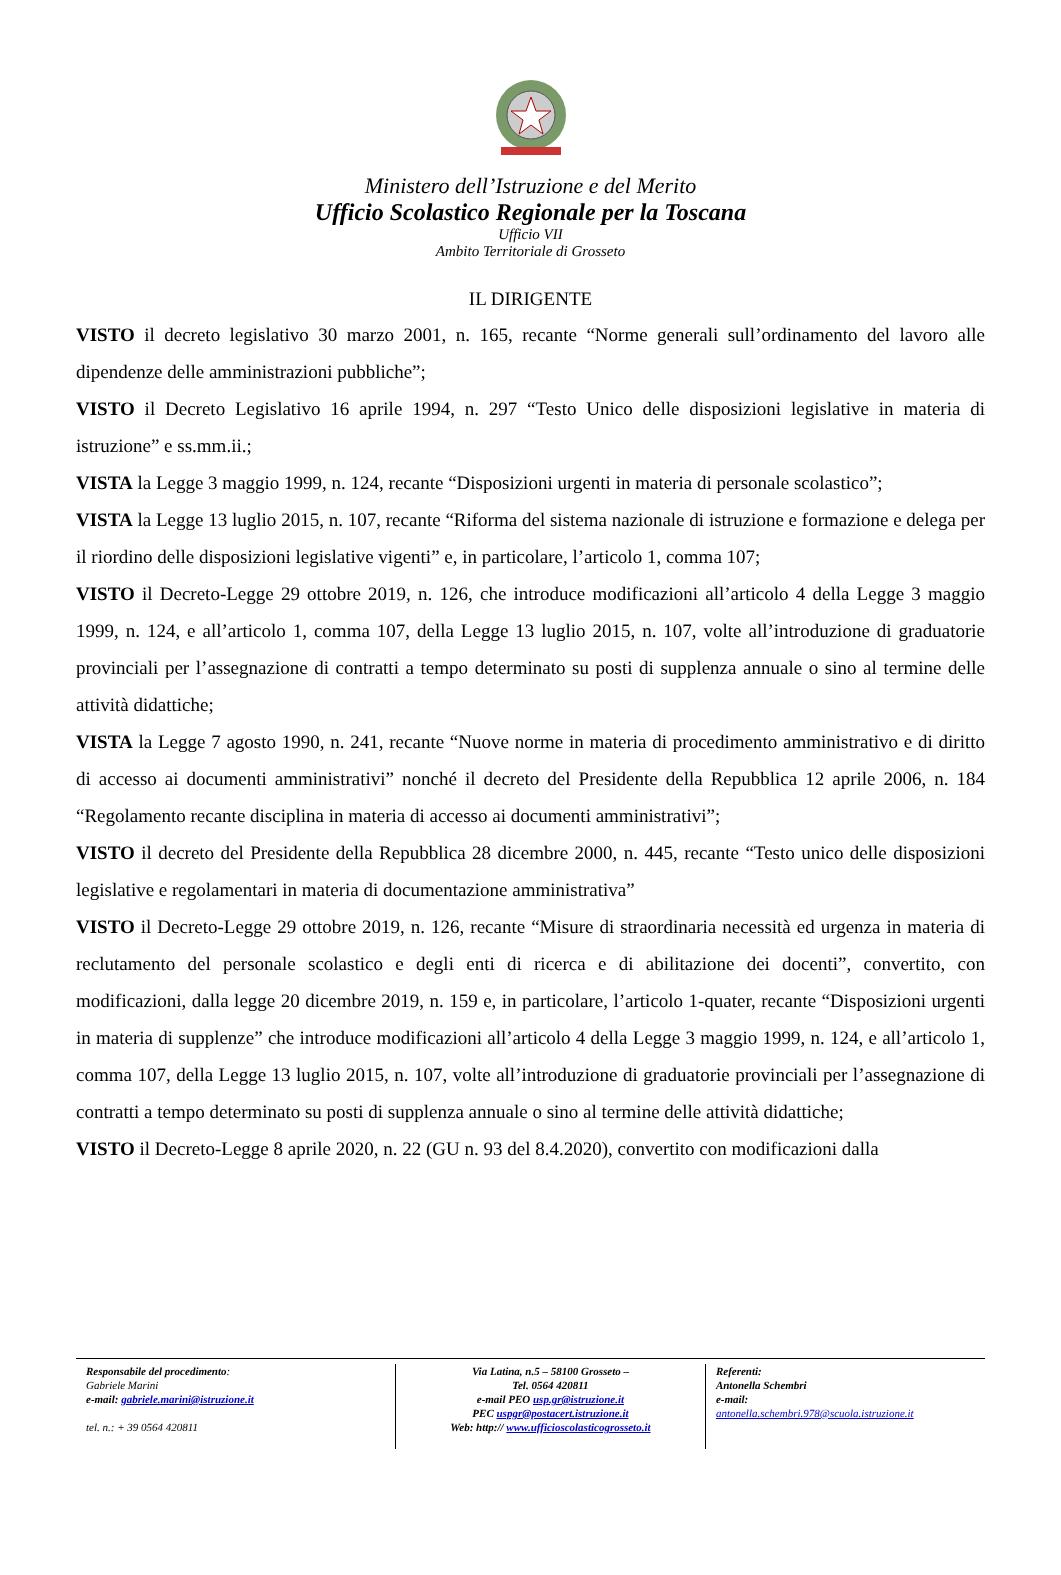Ministero dell’Istruzione e del Merito
Ufficio Scolastico Regionale per la Toscana
Ufficio VII
Ambito Territoriale di Grosseto
IL DIRIGENTE
VISTO il decreto legislativo 30 marzo 2001, n. 165, recante “Norme generali sull’ordinamento del lavoro alle dipendenze delle amministrazioni pubbliche”;
VISTO il Decreto Legislativo 16 aprile 1994, n. 297 “Testo Unico delle disposizioni legislative in materia di istruzione” e ss.mm.ii.;
VISTA la Legge 3 maggio 1999, n. 124, recante “Disposizioni urgenti in materia di personale scolastico”;
VISTA la Legge 13 luglio 2015, n. 107, recante “Riforma del sistema nazionale di istruzione e formazione e delega per il riordino delle disposizioni legislative vigenti” e, in particolare, l’articolo 1, comma 107;
VISTO il Decreto-Legge 29 ottobre 2019, n. 126, che introduce modificazioni all’articolo 4 della Legge 3 maggio 1999, n. 124, e all’articolo 1, comma 107, della Legge 13 luglio 2015, n. 107, volte all’introduzione di graduatorie provinciali per l’assegnazione di contratti a tempo determinato su posti di supplenza annuale o sino al termine delle attività didattiche;
VISTA la Legge 7 agosto 1990, n. 241, recante “Nuove norme in materia di procedimento amministrativo e di diritto di accesso ai documenti amministrativi” nonché il decreto del Presidente della Repubblica 12 aprile 2006, n. 184 “Regolamento recante disciplina in materia di accesso ai documenti amministrativi”;
VISTO il decreto del Presidente della Repubblica 28 dicembre 2000, n. 445, recante “Testo unico delle disposizioni legislative e regolamentari in materia di documentazione amministrativa”
VISTO il Decreto-Legge 29 ottobre 2019, n. 126, recante “Misure di straordinaria necessità ed urgenza in materia di reclutamento del personale scolastico e degli enti di ricerca e di abilitazione dei docenti”, convertito, con modificazioni, dalla legge 20 dicembre 2019, n. 159 e, in particolare, l’articolo 1-quater, recante “Disposizioni urgenti in materia di supplenze” che introduce modificazioni all’articolo 4 della Legge 3 maggio 1999, n. 124, e all’articolo 1, comma 107, della Legge 13 luglio 2015, n. 107, volte all’introduzione di graduatorie provinciali per l’assegnazione di contratti a tempo determinato su posti di supplenza annuale o sino al termine delle attività didattiche;
VISTO il Decreto-Legge 8 aprile 2020, n. 22 (GU n. 93 del 8.4.2020), convertito con modificazioni dalla
Responsabile del procedimento:
Gabriele Marini
e-mail: gabriele.marini@istruzione.it
tel. n.: + 39 0564 420811
Via Latina, n.5 – 58100 Grosseto –
Tel. 0564 420811
e-mail PEO usp.gr@istruzione.it
PEC uspgr@postacert.istruzione.it
Web: http:// www.ufficioscolasticogrosseto.it
Referenti:
Antonella Schembri
e-mail:
antonella.schembri.978@scuola.istruzione.it